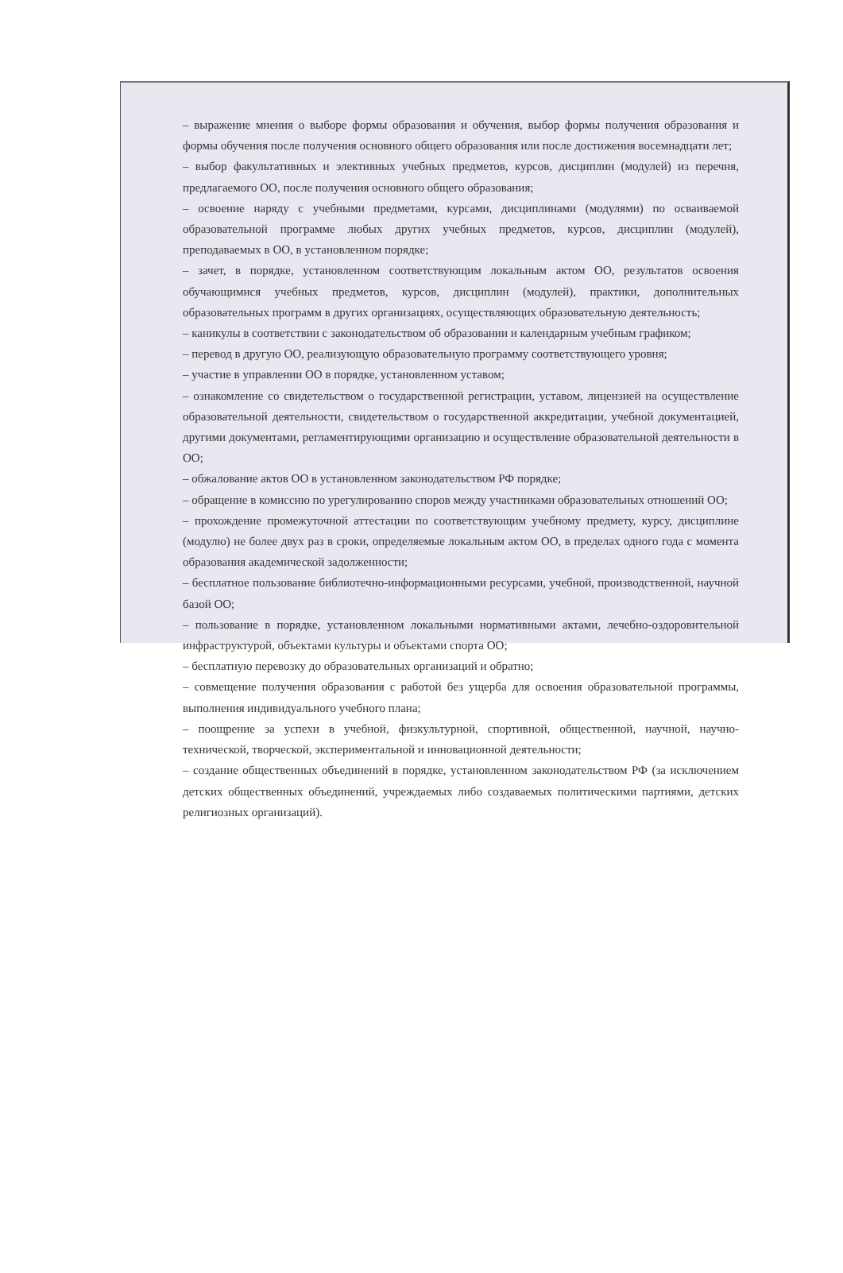– выражение мнения о выборе формы образования и обучения, выбор формы получения образования и формы обучения после получения основного общего образования или после достижения восемнадцати лет;
– выбор факультативных и элективных учебных предметов, курсов, дисциплин (модулей) из перечня, предлагаемого ОО, после получения основного общего образования;
– освоение наряду с учебными предметами, курсами, дисциплинами (модулями) по осваиваемой образовательной программе любых других учебных предметов, курсов, дисциплин (модулей), преподаваемых в ОО, в установленном порядке;
– зачет, в порядке, установленном соответствующим локальным актом ОО, результатов освоения обучающимися учебных предметов, курсов, дисциплин (модулей), практики, дополнительных образовательных программ в других организациях, осуществляющих образовательную деятельность;
– каникулы в соответствии с законодательством об образовании и календарным учебным графиком;
– перевод в другую ОО, реализующую образовательную программу соответствующего уровня;
– участие в управлении ОО в порядке, установленном уставом;
– ознакомление со свидетельством о государственной регистрации, уставом, лицензией на осуществление образовательной деятельности, свидетельством о государственной аккредитации, учебной документацией, другими документами, регламентирующими организацию и осуществление образовательной деятельности в ОО;
– обжалование актов ОО в установленном законодательством РФ порядке;
– обращение в комиссию по урегулированию споров между участниками образовательных отношений ОО;
– прохождение промежуточной аттестации по соответствующим учебному предмету, курсу, дисциплине (модулю) не более двух раз в сроки, определяемые локальным актом ОО, в пределах одного года с момента образования академической задолженности;
– бесплатное пользование библиотечно-информационными ресурсами, учебной, производственной, научной базой ОО;
– пользование в порядке, установленном локальными нормативными актами, лечебно-оздоровительной инфраструктурой, объектами культуры и объектами спорта ОО;
– бесплатную перевозку до образовательных организаций и обратно;
– совмещение получения образования с работой без ущерба для освоения образовательной программы, выполнения индивидуального учебного плана;
– поощрение за успехи в учебной, физкультурной, спортивной, общественной, научной, научно-технической, творческой, экспериментальной и инновационной деятельности;
– создание общественных объединений в порядке, установленном законодательством РФ (за исключением детских общественных объединений, учреждаемых либо создаваемых политическими партиями, детских религиозных организаций).